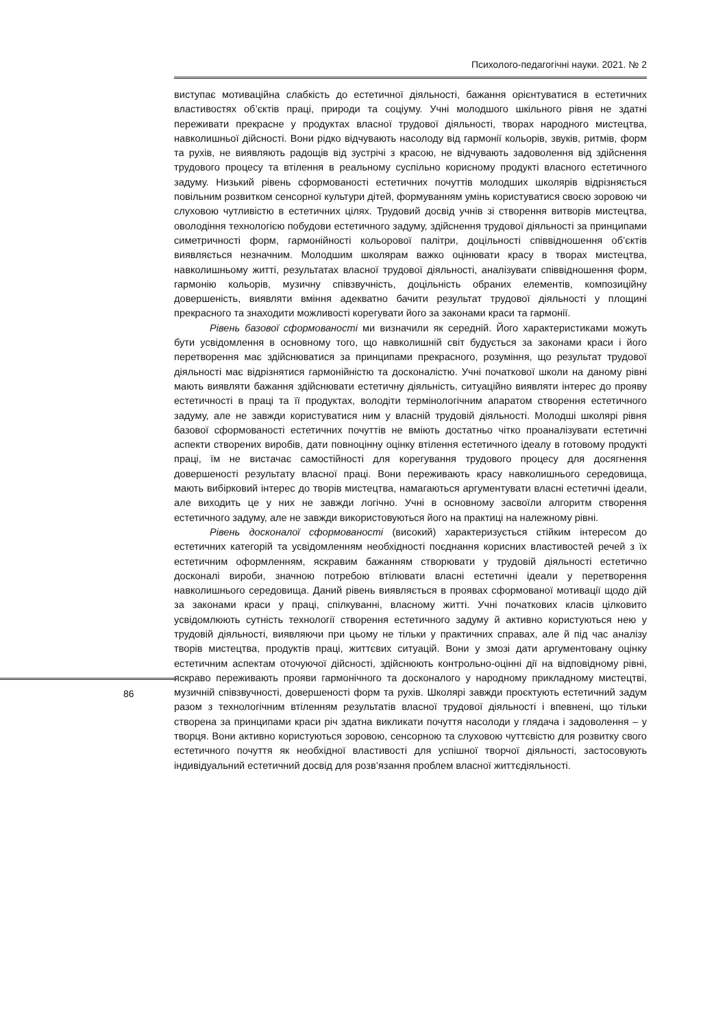Психолого-педагогічні науки. 2021. № 2
виступає мотиваційна слабкість до естетичної діяльності, бажання орієнтуватися в естетичних властивостях об’єктів праці, природи та соціуму. Учні молодшого шкільного рівня не здатні переживати прекрасне у продуктах власної трудової діяльності, творах народного мистецтва, навколишньої дійсності. Вони рідко відчувають насолоду від гармонії кольорів, звуків, ритмів, форм та рухів, не виявляють радощів від зустрічі з красою, не відчувають задоволення від здійснення трудового процесу та втілення в реальному суспільно корисному продукті власного естетичного задуму. Низький рівень сформованості естетичних почуттів молодших школярів відрізняється повільним розвитком сенсорної культури дітей, формуванням умінь користуватися своєю зоровою чи слуховою чутливістю в естетичних цілях. Трудовий досвід учнів зі створення витворів мистецтва, оволодіння технологією побудови естетичного задуму, здійснення трудової діяльності за принципами симетричності форм, гармонійності кольорової палітри, доцільності співвідношення об’єктів виявляється незначним. Молодшим школярам важко оцінювати красу в творах мистецтва, навколишньому житті, результатах власної трудової діяльності, аналізувати співвідношення форм, гармонію кольорів, музичну співзвучність, доцільність обраних елементів, композиційну довершеність, виявляти вміння адекватно бачити результат трудової діяльності у площині прекрасного та знаходити можливості корегувати його за законами краси та гармонії.
Рівень базової сформованості ми визначили як середній. Його характеристиками можуть бути усвідомлення в основному того, що навколишній світ будується за законами краси і його перетворення має здійснюватися за принципами прекрасного, розуміння, що результат трудової діяльності має відрізнятися гармонійністю та досконалістю. Учні початкової школи на даному рівні мають виявляти бажання здійснювати естетичну діяльність, ситуаційно виявляти інтерес до прояву естетичності в праці та її продуктах, володіти термінологічним апаратом створення естетичного задуму, але не завжди користуватися ним у власній трудовій діяльності. Молодші школярі рівня базової сформованості естетичних почуттів не вміють достатньо чітко проаналізувати естетичні аспекти створених виробів, дати повноцінну оцінку втілення естетичного ідеалу в готовому продукті праці, їм не вистачає самостійності для корегування трудового процесу для досягнення довершеності результату власної праці. Вони переживають красу навколишнього середовища, мають вибірковий інтерес до творів мистецтва, намагаються аргументувати власні естетичні ідеали, але виходить це у них не завжди логічно. Учні в основному засвоїли алгоритм створення естетичного задуму, але не завжди використовуються його на практиці на належному рівні.
Рівень досконалої сформованості (високий) характеризується стійким інтересом до естетичних категорій та усвідомленням необхідності поєднання корисних властивостей речей з їх естетичним оформленням, яскравим бажанням створювати у трудовій діяльності естетично досконалі вироби, значною потребою втілювати власні естетичні ідеали у перетворення навколишнього середовища. Даний рівень виявляється в проявах сформованої мотивації щодо дій за законами краси у праці, спілкуванні, власному житті. Учні початкових класів цілковито усвідомлюють сутність технології створення естетичного задуму й активно користуються нею у трудовій діяльності, виявляючи при цьому не тільки у практичних справах, але й під час аналізу творів мистецтва, продуктів праці, життєвих ситуацій. Вони у змозі дати аргументовану оцінку естетичним аспектам оточуючої дійсності, здійснюють контрольно-оцінні дії на відповідному рівні, яскраво переживають прояви гармонічного та досконалого у народному прикладному мистецтві, музичній співзвучності, довершеності форм та рухів. Школярі завжди проєктують естетичний задум разом з технологічним втіленням результатів власної трудової діяльності і впевнені, що тільки створена за принципами краси річ здатна викликати почуття насолоди у глядача і задоволення – у творця. Вони активно користуються зоровою, сенсорною та слуховою чуттєвістю для розвитку свого естетичного почуття як необхідної властивості для успішної творчої діяльності, застосовують індивідуальний естетичний досвід для розв’язання проблем власної життєдіяльності.
86